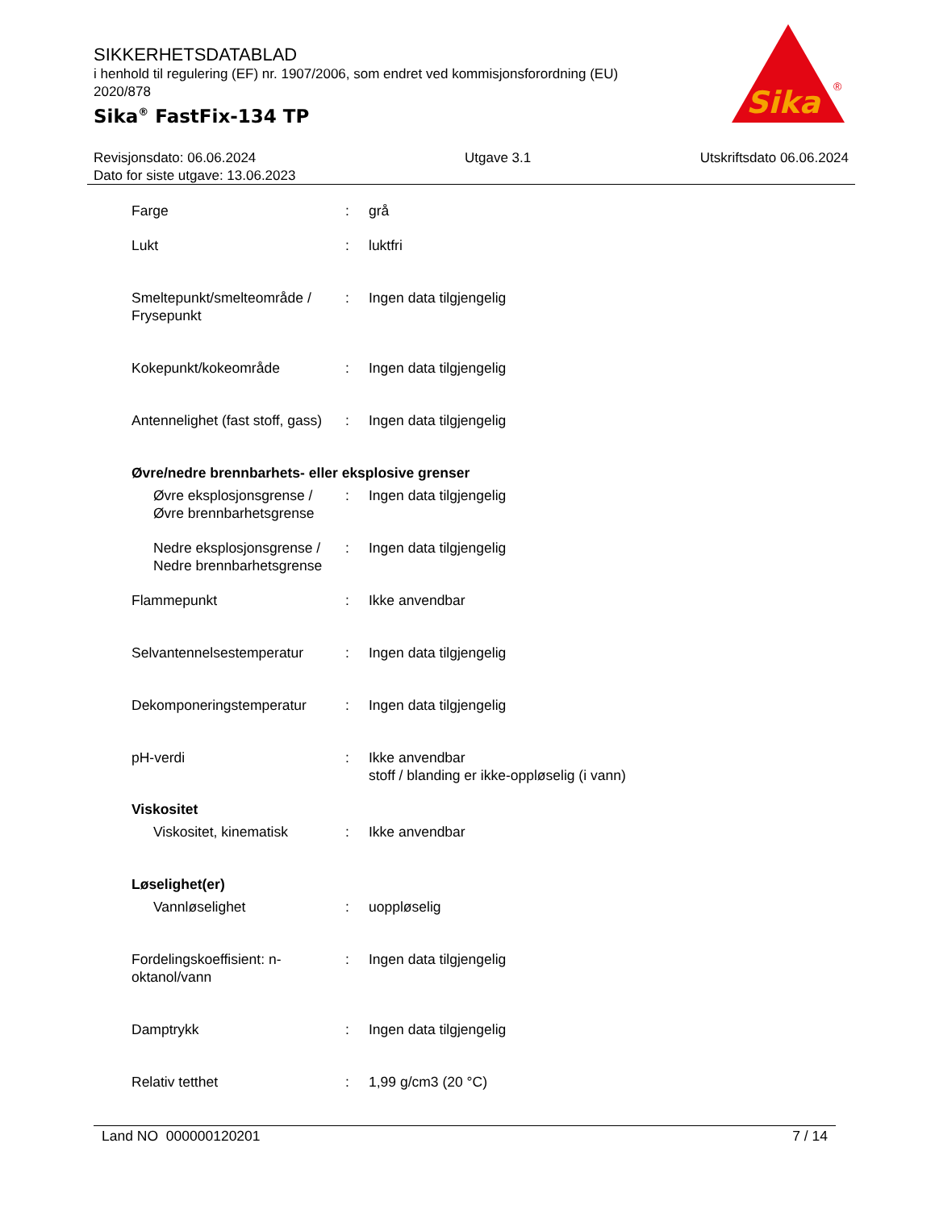SIKKERHETSDATABLAD
i henhold til regulering (EF) nr. 1907/2006, som endret ved kommisjonsforordning (EU) 2020/878
Sika<sup>®</sup> FastFix-134 TP
Sika
®
Revisjonsdato: 06.06.2024
Dato for siste utgave: 13.06.2023
Utgave 3.1 Utskriftsdato 06.06.2024
Farge : grå
Lukt : luktfri
Smeltepunkt/smelteområde / Frysepunkt
: Ingen data tilgjengelig
Kokepunkt/kokeområde : Ingen data tilgjengelig
Antennelighet (fast stoff, gass)
: Ingen data tilgjengelig
Øvre/nedre brennbarhets- eller eksplosive grenser
Øvre eksplosjonsgrense / Øvre brennbarhetsgrense
: Ingen data tilgjengelig
Nedre eksplosjonsgrense / Nedre brennbarhetsgrense
: Ingen data tilgjengelig
Flammepunkt : Ikke anvendbar
Selvantennelsestemperatur : Ingen data tilgjengelig
Dekomponeringstemperatur : Ingen data tilgjengelig
pH-verdi : Ikke anvendbar
stoff / blanding er ikke-oppløselig (i vann)
Viskositet
Viskositet, kinematisk : Ikke anvendbar
Løselighet(er)
Vannløselighet : uoppløselig
Fordelingskoeffisient: n-oktanol/vann
: Ingen data tilgjengelig
Damptrykk : Ingen data tilgjengelig
Relativ tetthet : 1,99 g/cm3 (20 °C)
Land NO 000000120201 7 / 14